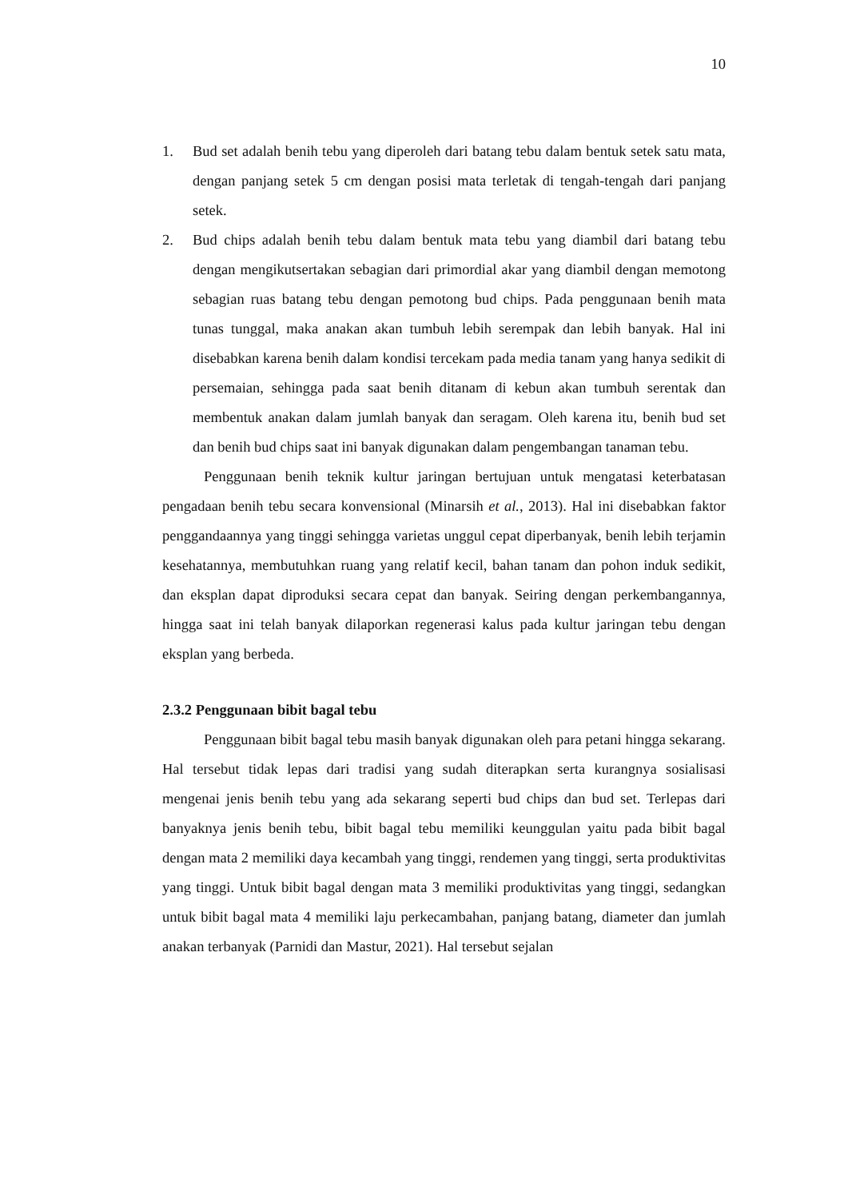10
1. Bud set adalah benih tebu yang diperoleh dari batang tebu dalam bentuk setek satu mata, dengan panjang setek 5 cm dengan posisi mata terletak di tengah-tengah dari panjang setek.
2. Bud chips adalah benih tebu dalam bentuk mata tebu yang diambil dari batang tebu dengan mengikutsertakan sebagian dari primordial akar yang diambil dengan memotong sebagian ruas batang tebu dengan pemotong bud chips. Pada penggunaan benih mata tunas tunggal, maka anakan akan tumbuh lebih serempak dan lebih banyak. Hal ini disebabkan karena benih dalam kondisi tercekam pada media tanam yang hanya sedikit di persemaian, sehingga pada saat benih ditanam di kebun akan tumbuh serentak dan membentuk anakan dalam jumlah banyak dan seragam. Oleh karena itu, benih bud set dan benih bud chips saat ini banyak digunakan dalam pengembangan tanaman tebu.
Penggunaan benih teknik kultur jaringan bertujuan untuk mengatasi keterbatasan pengadaan benih tebu secara konvensional (Minarsih et al., 2013). Hal ini disebabkan faktor penggandaannya yang tinggi sehingga varietas unggul cepat diperbanyak, benih lebih terjamin kesehatannya, membutuhkan ruang yang relatif kecil, bahan tanam dan pohon induk sedikit, dan eksplan dapat diproduksi secara cepat dan banyak. Seiring dengan perkembangannya, hingga saat ini telah banyak dilaporkan regenerasi kalus pada kultur jaringan tebu dengan eksplan yang berbeda.
2.3.2 Penggunaan bibit bagal tebu
Penggunaan bibit bagal tebu masih banyak digunakan oleh para petani hingga sekarang. Hal tersebut tidak lepas dari tradisi yang sudah diterapkan serta kurangnya sosialisasi mengenai jenis benih tebu yang ada sekarang seperti bud chips dan bud set. Terlepas dari banyaknya jenis benih tebu, bibit bagal tebu memiliki keunggulan yaitu pada bibit bagal dengan mata 2 memiliki daya kecambah yang tinggi, rendemen yang tinggi, serta produktivitas yang tinggi. Untuk bibit bagal dengan mata 3 memiliki produktivitas yang tinggi, sedangkan untuk bibit bagal mata 4 memiliki laju perkecambahan, panjang batang, diameter dan jumlah anakan terbanyak (Parnidi dan Mastur, 2021). Hal tersebut sejalan